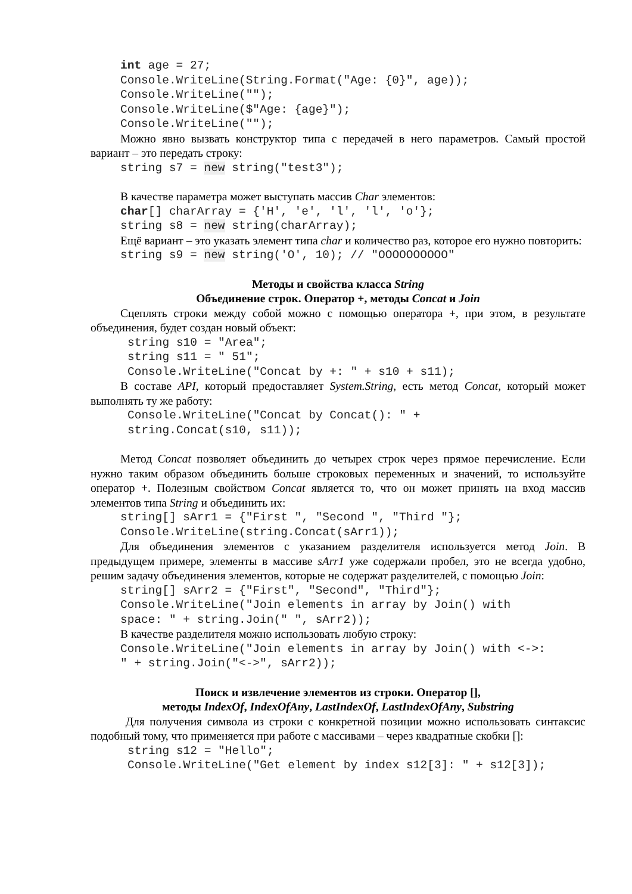int age = 27; Console.WriteLine(String.Format("Age: {0}", age)); Console.WriteLine(""); Console.WriteLine($"Age: {age}"); Console.WriteLine("");
Можно явно вызвать конструктор типа с передачей в него параметров. Самый простой вариант – это передать строку:
string s7 = new string("test3");
В качестве параметра может выступать массив Char элементов:
char[] charArray = {'H', 'e', 'l', 'l', 'o'}; string s8 = new string(charArray);
Ещё вариант – это указать элемент типа char и количество раз, которое его нужно повторить:
string s9 = new string('O', 10); // "OOOOOOOOOO"
Методы и свойства класса String
Объединение строк. Оператор +, методы Concat и Join
Сцеплять строки между собой можно с помощью оператора +, при этом, в результате объединения, будет создан новый объект:
string s10 = "Area"; string s11 = " 51"; Console.WriteLine("Concat by +: " + s10 + s11);
В составе API, который предоставляет System.String, есть метод Concat, который может выполнять ту же работу:
Console.WriteLine("Concat by Concat(): " + string.Concat(s10, s11));
Метод Concat позволяет объединить до четырех строк через прямое перечисление. Если нужно таким образом объединить больше строковых переменных и значений, то используйте оператор +. Полезным свойством Concat является то, что он может принять на вход массив элементов типа String и объединить их:
string[] sArr1 = {"First ", "Second ", "Third "}; Console.WriteLine(string.Concat(sArr1));
Для объединения элементов с указанием разделителя используется метод Join. В предыдущем примере, элементы в массиве sArr1 уже содержали пробел, это не всегда удобно, решим задачу объединения элементов, которые не содержат разделителей, с помощью Join:
string[] sArr2 = {"First", "Second", "Third"}; Console.WriteLine("Join elements in array by Join() with space: " + string.Join(" ", sArr2));
В качестве разделителя можно использовать любую строку:
Console.WriteLine("Join elements in array by Join() with <->: " + string.Join("<->", sArr2));
Поиск и извлечение элементов из строки. Оператор [],
методы IndexOf, IndexOfAny, LastIndexOf, LastIndexOfAny, Substring
Для получения символа из строки с конкретной позиции можно использовать синтаксис подобный тому, что применяется при работе с массивами – через квадратные скобки []:
string s12 = "Hello"; Console.WriteLine("Get element by index s12[3]: " + s12[3]);